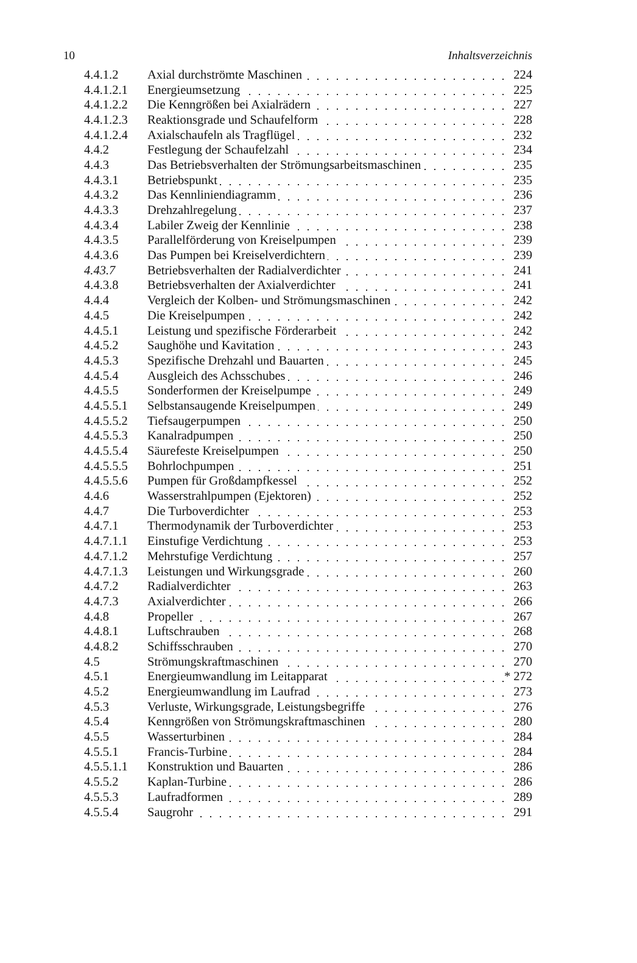10 Inhaltsverzeichnis
| 4.4.1.2 | Axial durchströmte Maschinen | 224 |
| 4.4.1.2.1 | Energieumsetzung | 225 |
| 4.4.1.2.2 | Die Kenngrößen bei Axialrädern | 227 |
| 4.4.1.2.3 | Reaktionsgrade und Schaufelform | 228 |
| 4.4.1.2.4 | Axialschaufeln als Tragflügel | 232 |
| 4.4.2 | Festlegung der Schaufelzahl | 234 |
| 4.4.3 | Das Betriebsverhalten der Strömungsarbeitsmaschinen | 235 |
| 4.4.3.1 | Betriebspunkt | 235 |
| 4.4.3.2 | Das Kennliniendiagramm | 236 |
| 4.4.3.3 | Drehzahlregelung | 237 |
| 4.4.3.4 | Labiler Zweig der Kennlinie | 238 |
| 4.4.3.5 | Parallelförderung von Kreiselpumpen | 239 |
| 4.4.3.6 | Das Pumpen bei Kreiselverdichtern | 239 |
| 4.43.7 | Betriebsverhalten der Radialverdichter | 241 |
| 4.4.3.8 | Betriebsverhalten der Axialverdichter | 241 |
| 4.4.4 | Vergleich der Kolben- und Strömungsmaschinen | 242 |
| 4.4.5 | Die Kreiselpumpen | 242 |
| 4.4.5.1 | Leistung und spezifische Förderarbeit | 242 |
| 4.4.5.2 | Saughöhe und Kavitation | 243 |
| 4.4.5.3 | Spezifische Drehzahl und Bauarten | 245 |
| 4.4.5.4 | Ausgleich des Achsschubes | 246 |
| 4.4.5.5 | Sonderformen der Kreiselpumpe | 249 |
| 4.4.5.5.1 | Selbstansaugende Kreiselpumpen | 249 |
| 4.4.5.5.2 | Tiefsaugerpumpen | 250 |
| 4.4.5.5.3 | Kanalradpumpen | 250 |
| 4.4.5.5.4 | Säurefeste Kreiselpumpen | 250 |
| 4.4.5.5.5 | Bohrlochpumpen | 251 |
| 4.4.5.5.6 | Pumpen für Großdampfkessel | 252 |
| 4.4.6 | Wasserstrahlpumpen (Ejektoren) | 252 |
| 4.4.7 | Die Turboverdichter | 253 |
| 4.4.7.1 | Thermodynamik der Turboverdichter | 253 |
| 4.4.7.1.1 | Einstufige Verdichtung | 253 |
| 4.4.7.1.2 | Mehrstufige Verdichtung | 257 |
| 4.4.7.1.3 | Leistungen und Wirkungsgrade | 260 |
| 4.4.7.2 | Radialverdichter | 263 |
| 4.4.7.3 | Axialverdichter | 266 |
| 4.4.8 | Propeller | 267 |
| 4.4.8.1 | Luftschrauben | 268 |
| 4.4.8.2 | Schiffsschrauben | 270 |
| 4.5 | Strömungskraftmaschinen | 270 |
| 4.5.1 | Energieumwandlung im Leitapparat | * 272 |
| 4.5.2 | Energieumwandlung im Laufrad | 273 |
| 4.5.3 | Verluste, Wirkungsgrade, Leistungsbegriffe | 276 |
| 4.5.4 | Kenngrößen von Strömungskraftmaschinen | 280 |
| 4.5.5 | Wasserturbinen | 284 |
| 4.5.5.1 | Francis-Turbine | 284 |
| 4.5.5.1.1 | Konstruktion und Bauarten | 286 |
| 4.5.5.2 | Kaplan-Turbine | 286 |
| 4.5.5.3 | Laufradformen | 289 |
| 4.5.5.4 | Saugrohr | 291 |